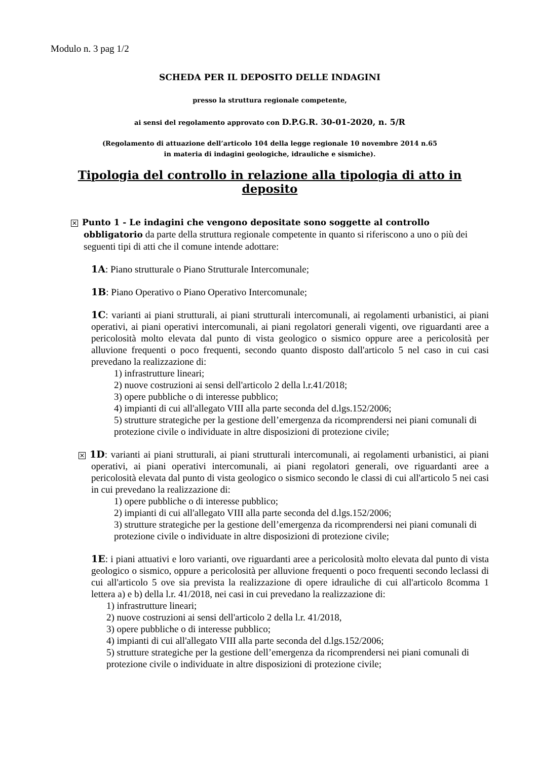Modulo n. 3 pag 1/2
SCHEDA PER IL DEPOSITO DELLE INDAGINI
presso la struttura regionale competente,
ai sensi del regolamento approvato con D.P.G.R. 30-01-2020, n. 5/R
(Regolamento di attuazione dell’articolo 104 della legge regionale 10 novembre 2014 n.65
in materia di indagini geologiche, idrauliche e sismiche).
Tipologia del controllo in relazione alla tipologia di atto in deposito
✕ Punto 1 - Le indagini che vengono depositate sono soggette al controllo obbligatorio da parte della struttura regionale competente in quanto si riferiscono a uno o più dei seguenti tipi di atti che il comune intende adottare:
1A: Piano strutturale o Piano Strutturale Intercomunale;
1B: Piano Operativo o Piano Operativo Intercomunale;
1C: varianti ai piani strutturali, ai piani strutturali intercomunali, ai regolamenti urbanistici, ai piani operativi, ai piani operativi intercomunali, ai piani regolatori generali vigenti, ove riguardanti aree a pericolosità molto elevata dal punto di vista geologico o sismico oppure aree a pericolosità per alluvione frequenti o poco frequenti, secondo quanto disposto dall'articolo 5 nel caso in cui casi prevedano la realizzazione di:
1) infrastrutture lineari;
2) nuove costruzioni ai sensi dell'articolo 2 della l.r.41/2018;
3) opere pubbliche o di interesse pubblico;
4) impianti di cui all'allegato VIII alla parte seconda del d.lgs.152/2006;
5) strutture strategiche per la gestione dell’emergenza da ricomprendersi nei piani comunali di protezione civile o individuate in altre disposizioni di protezione civile;
✕ 1D: varianti ai piani strutturali, ai piani strutturali intercomunali, ai regolamenti urbanistici, ai piani operativi, ai piani operativi intercomunali, ai piani regolatori generali, ove riguardanti aree a pericolosità elevata dal punto di vista geologico o sismico secondo le classi di cui all'articolo 5 nei casi in cui prevedano la realizzazione di:
1) opere pubbliche o di interesse pubblico;
2) impianti di cui all'allegato VIII alla parte seconda del d.lgs.152/2006;
3) strutture strategiche per la gestione dell’emergenza da ricomprendersi nei piani comunali di protezione civile o individuate in altre disposizioni di protezione civile;
1E: i piani attuativi e loro varianti, ove riguardanti aree a pericolosità molto elevata dal punto di vista geologico o sismico, oppure a pericolosità per alluvione frequenti o poco frequenti secondo leclassi di cui all'articolo 5 ove sia prevista la realizzazione di opere idrauliche di cui all'articolo 8comma 1 lettera a) e b) della l.r. 41/2018, nei casi in cui prevedano la realizzazione di:
1) infrastrutture lineari;
2) nuove costruzioni ai sensi dell'articolo 2 della l.r. 41/2018,
3) opere pubbliche o di interesse pubblico;
4) impianti di cui all'allegato VIII alla parte seconda del d.lgs.152/2006;
5) strutture strategiche per la gestione dell’emergenza da ricomprendersi nei piani comunali di protezione civile o individuate in altre disposizioni di protezione civile;